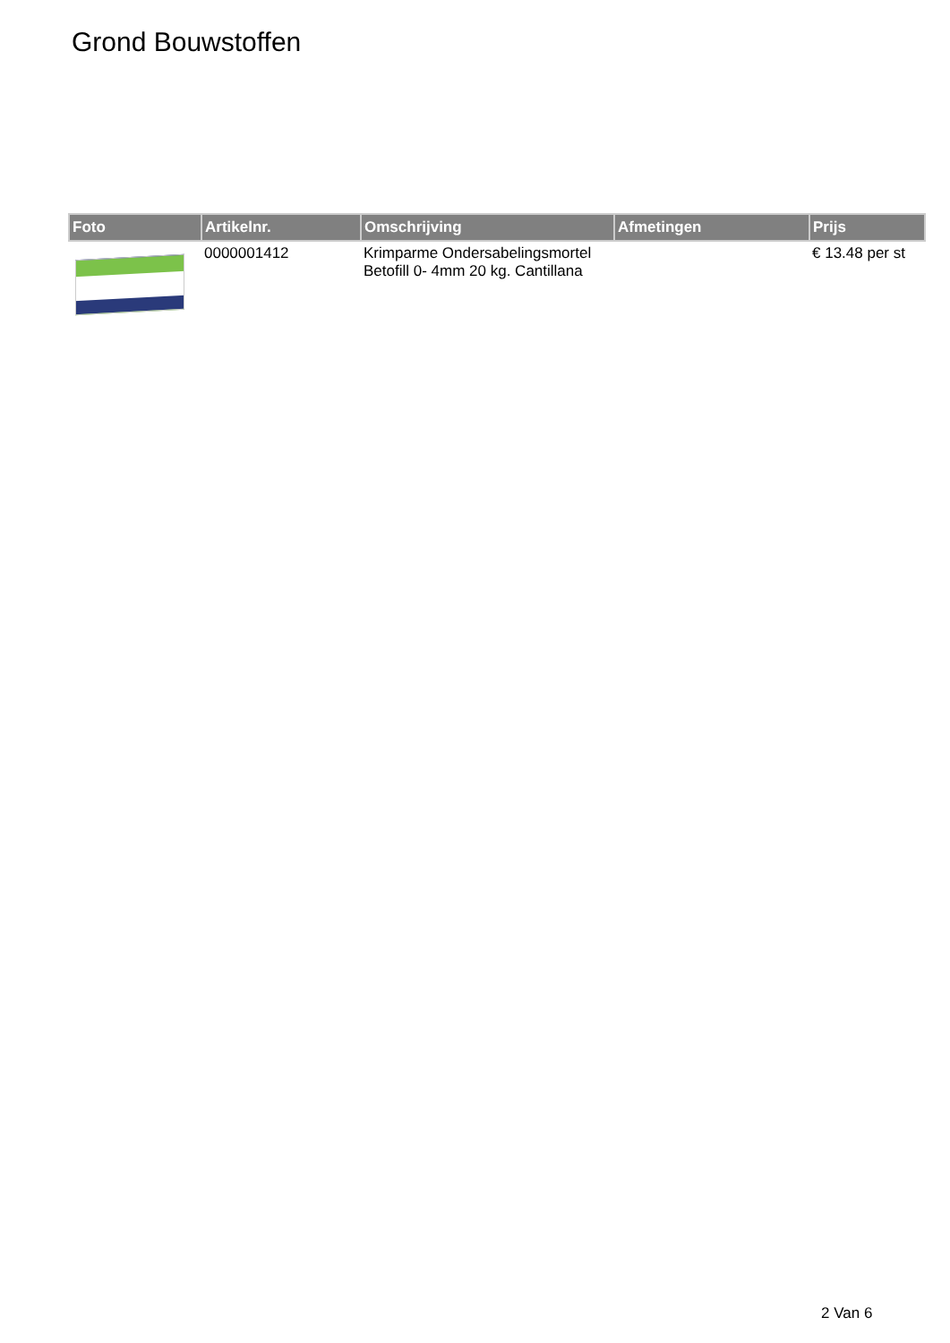Grond Bouwstoffen
| Foto | Artikelnr. | Omschrijving | Afmetingen | Prijs |
| --- | --- | --- | --- | --- |
| | 0000001412 | Krimparme Ondersabelingsmortel Betofill 0- 4mm 20 kg. Cantillana | | € 13.48 per st |
2 Van 6